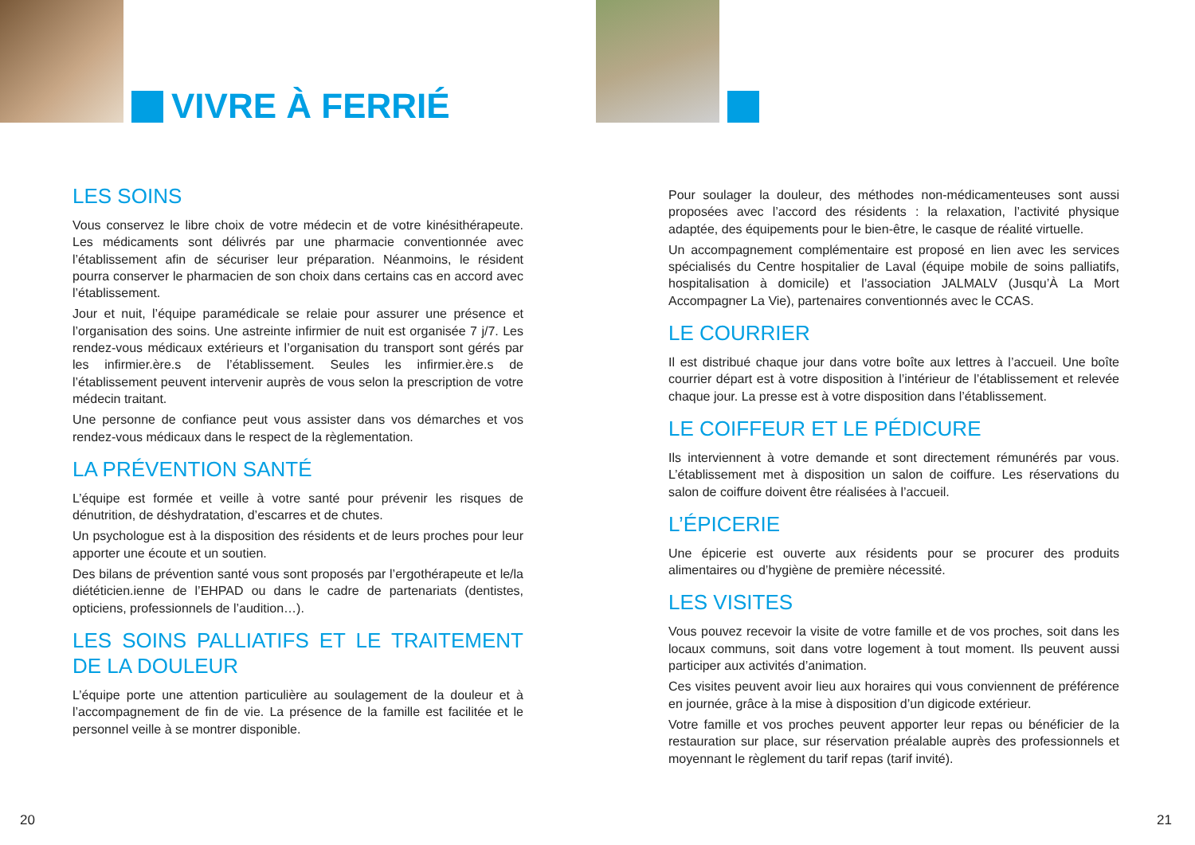VIVRE À FERRIÉ
LES SOINS
Vous conservez le libre choix de votre médecin et de votre kinésithérapeute. Les médicaments sont délivrés par une pharmacie conventionnée avec l’établissement afin de sécuriser leur préparation. Néanmoins, le résident pourra conserver le pharmacien de son choix dans certains cas en accord avec l’établissement.
Jour et nuit, l’équipe paramédicale se relaie pour assurer une présence et l’organisation des soins. Une astreinte infirmier de nuit est organisée 7 j/7. Les rendez-vous médicaux extérieurs et l’organisation du transport sont gérés par les infirmier.ère.s de l’établissement. Seules les infirmier.ère.s de l’établissement peuvent intervenir auprès de vous selon la prescription de votre médecin traitant.
Une personne de confiance peut vous assister dans vos démarches et vos rendez-vous médicaux dans le respect de la règlementation.
LA PRÉVENTION SANTÉ
L’équipe est formée et veille à votre santé pour prévenir les risques de dénutrition, de déshydratation, d’escarres et de chutes.
Un psychologue est à la disposition des résidents et de leurs proches pour leur apporter une écoute et un soutien.
Des bilans de prévention santé vous sont proposés par l’ergothérapeute et le/la diététicien.ienne de l’EHPAD ou dans le cadre de partenariats (dentistes, opticiens, professionnels de l’audition…).
LES SOINS PALLIATIFS ET LE TRAITEMENT DE LA DOULEUR
L’équipe porte une attention particulière au soulagement de la douleur et à l’accompagnement de fin de vie. La présence de la famille est facilitée et le personnel veille à se montrer disponible.
20
Pour soulager la douleur, des méthodes non-médicamenteuses sont aussi proposées avec l’accord des résidents : la relaxation, l’activité physique adaptée, des équipements pour le bien-être, le casque de réalité virtuelle.
Un accompagnement complémentaire est proposé en lien avec les services spécialisés du Centre hospitalier de Laval (équipe mobile de soins palliatifs, hospitalisation à domicile) et l’association JALMALV (Jusqu’À La Mort Accompagner La Vie), partenaires conventionnés avec le CCAS.
LE COURRIER
Il est distribué chaque jour dans votre boîte aux lettres à l’accueil. Une boîte courrier départ est à votre disposition à l’intérieur de l’établissement et relevée chaque jour. La presse est à votre disposition dans l’établissement.
LE COIFFEUR ET LE PÉDICURE
Ils interviennent à votre demande et sont directement rémunérés par vous. L’établissement met à disposition un salon de coiffure. Les réservations du salon de coiffure doivent être réalisées à l’accueil.
L’ÉPICERIE
Une épicerie est ouverte aux résidents pour se procurer des produits alimentaires ou d’hygiène de première nécessité.
LES VISITES
Vous pouvez recevoir la visite de votre famille et de vos proches, soit dans les locaux communs, soit dans votre logement à tout moment. Ils peuvent aussi participer aux activités d’animation.
Ces visites peuvent avoir lieu aux horaires qui vous conviennent de préférence en journée, grâce à la mise à disposition d’un digicode extérieur.
Votre famille et vos proches peuvent apporter leur repas ou bénéficier de la restauration sur place, sur réservation préalable auprès des professionnels et moyennant le règlement du tarif repas (tarif invité).
21